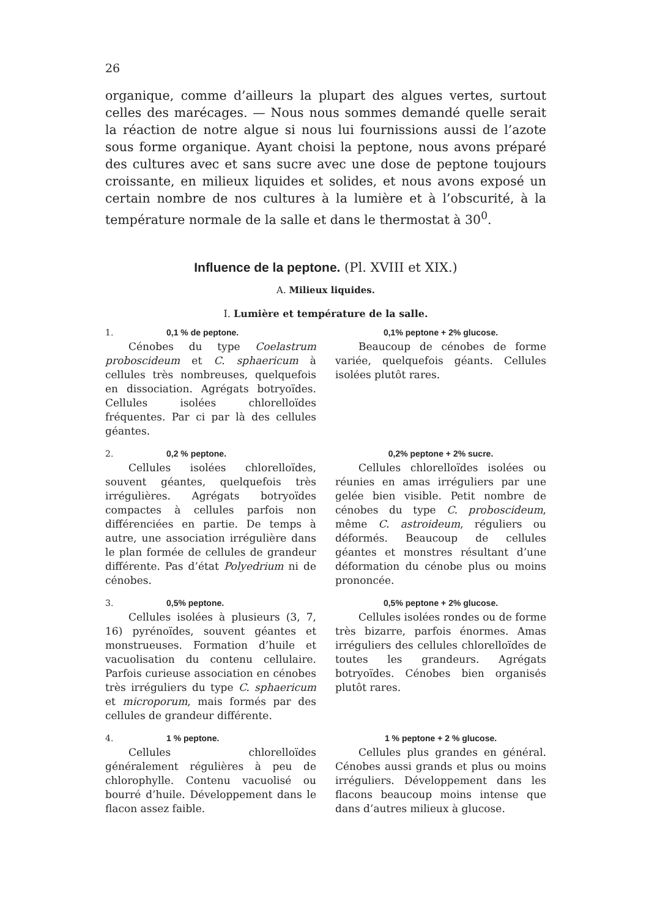26
organique, comme d’ailleurs la plupart des algues vertes, surtout celles des marécages. — Nous nous sommes demandé quelle serait la réaction de notre algue si nous lui fournissions aussi de l’azote sous forme organique. Ayant choisi la peptone, nous avons préparé des cultures avec et sans sucre avec une dose de peptone toujours croissante, en milieux liquides et solides, et nous avons exposé un certain nombre de nos cultures à la lumière et à l’obscurité, à la température normale de la salle et dans le thermostat à 30<sup>0</sup>.
Influence de la peptone. (Pl. XVIII et XIX.)
A. Milieux liquides.
I. Lumière et température de la salle.
1. 0,1 % de peptone.
Cénobes du type Coelastrum proboscideum et C. sphaericum à cellules très nombreuses, quelquefois en dissociation. Agrégats botryoïdes. Cellules isolées chlorelloïdes fréquentes. Par ci par là des cellules géantes.
0,1% peptone + 2% glucose.
Beaucoup de cénobes de forme variée, quelquefois géants. Cellules isolées plutôt rares.
2. 0,2 % peptone.
Cellules isolées chlorelloïdes, souvent géantes, quelquefois très irrégulières. Agrégats botryoïdes compactes à cellules parfois non différenciées en partie. De temps à autre, une association irrégulière dans le plan formée de cellules de grandeur différente. Pas d’état Polyedrium ni de cénobes.
0,2% peptone + 2% sucre.
Cellules chlorelloïdes isolées ou réunies en amas irréguliers par une gelée bien visible. Petit nombre de cénobes du type C. proboscideum, même C. astroideum, réguliers ou déformés. Beaucoup de cellules géantes et monstres résultant d’une déformation du cénobe plus ou moins prononcée.
3. 0,5% peptone.
Cellules isolées à plusieurs (3, 7, 16) pyrénoïdes, souvent géantes et monstrueuses. Formation d’huile et vacuolisation du contenu cellulaire. Parfois curieuse association en cénobes très irréguliers du type C. sphaericum et microporum, mais formés par des cellules de grandeur différente.
0,5% peptone + 2% glucose.
Cellules isolées rondes ou de forme très bizarre, parfois énormes. Amas irréguliers des cellules chlorelloïdes de toutes les grandeurs. Agrégats botryoïdes. Cénobes bien organisés plutôt rares.
4. 1 % peptone.
Cellules chlorelloïdes généralement régulières à peu de chlorophylle. Contenu vacuolisé ou bourré d’huile. Développement dans le flacon assez faible.
1 % peptone + 2 % glucose.
Cellules plus grandes en général. Cénobes aussi grands et plus ou moins irréguliers. Développement dans les flacons beaucoup moins intense que dans d’autres milieux à glucose.